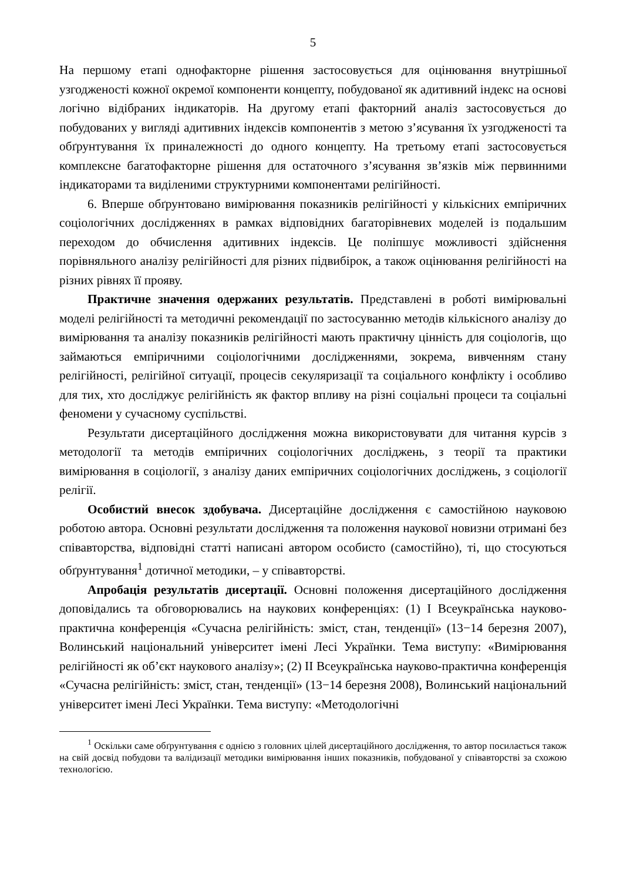5
На першому етапі однофакторне рішення застосовується для оцінювання внутрішньої узгодженості кожної окремої компоненти концепту, побудованої як адитивний індекс на основі логічно відібраних індикаторів. На другому етапі факторний аналіз застосовується до побудованих у вигляді адитивних індексів компонентів з метою з’ясування їх узгодженості та обґрунтування їх приналежності до одного концепту. На третьому етапі застосовується комплексне багатофакторне рішення для остаточного з’ясування зв’язків між первинними індикаторами та виділеними структурними компонентами релігійності.
6. Вперше обґрунтовано вимірювання показників релігійності у кількісних емпіричних соціологічних дослідженнях в рамках відповідних багаторівневих моделей із подальшим переходом до обчислення адитивних індексів. Це поліпшує можливості здійснення порівняльного аналізу релігійності для різних підвибірок, а також оцінювання релігійності на різних рівнях її прояву.
Практичне значення одержаних результатів. Представлені в роботі вимірювальні моделі релігійності та методичні рекомендації по застосуванню методів кількісного аналізу до вимірювання та аналізу показників релігійності мають практичну цінність для соціологів, що займаються емпіричними соціологічними дослідженнями, зокрема, вивченням стану релігійності, релігійної ситуації, процесів секуляризації та соціального конфлікту і особливо для тих, хто досліджує релігійність як фактор впливу на різні соціальні процеси та соціальні феномени у сучасному суспільстві.
Результати дисертаційного дослідження можна використовувати для читання курсів з методології та методів емпіричних соціологічних досліджень, з теорії та практики вимірювання в соціології, з аналізу даних емпіричних соціологічних досліджень, з соціології релігії.
Особистий внесок здобувача. Дисертаційне дослідження є самостійною науковою роботою автора. Основні результати дослідження та положення наукової новизни отримані без співавторства, відповідні статті написані автором особисто (самостійно), ті, що стосуються обґрунтування<sup>1</sup> дотичної методики, – у співавторстві.
Апробація результатів дисертації. Основні положення дисертаційного дослідження доповідались та обговорювались на наукових конференціях: (1) I Всеукраїнська науково-практична конференція «Сучасна релігійність: зміст, стан, тенденції» (13−14 березня 2007), Волинський національний університет імені Лесі Українки. Тема виступу: «Вимірювання релігійності як об’єкт наукового аналізу»; (2) II Всеукраїнська науково-практична конференція «Сучасна релігійність: зміст, стан, тенденції» (13−14 березня 2008), Волинський національний університет імені Лесі Українки. Тема виступу: «Методологічні
<sup>1</sup> Оскільки саме обґрунтування є однією з головних цілей дисертаційного дослідження, то автор посилається також на свій досвід побудови та валідизації методики вимірювання інших показників, побудованої у співавторстві за схожою технологією.